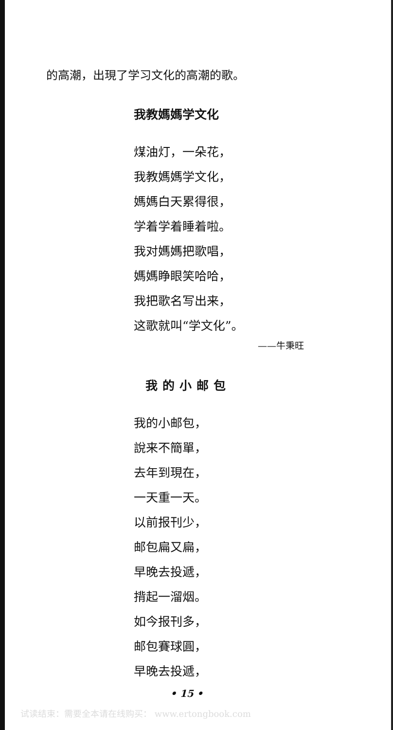的高潮，出現了学习文化的高潮的歌。
我教媽媽学文化
煤油灯，一朵花，
我教媽媽学文化，
媽媽白天累得很，
学着学着睡着啦。
我对媽媽把歌唱，
媽媽睁眼笑哈哈，
我把歌名写出来，
这歌就叫“学文化”。
——牛秉旺
我的小邮包
我的小邮包，
說来不簡單，
去年到現在，
一天重一天。
以前报刊少，
邮包扁又扁，
早晚去投遞，
揹起一溜烟。
如今报刊多，
邮包賽球圓，
早晚去投遞，
• 15 •
试读结束：需要全本请在线购买： www.ertongbook.com